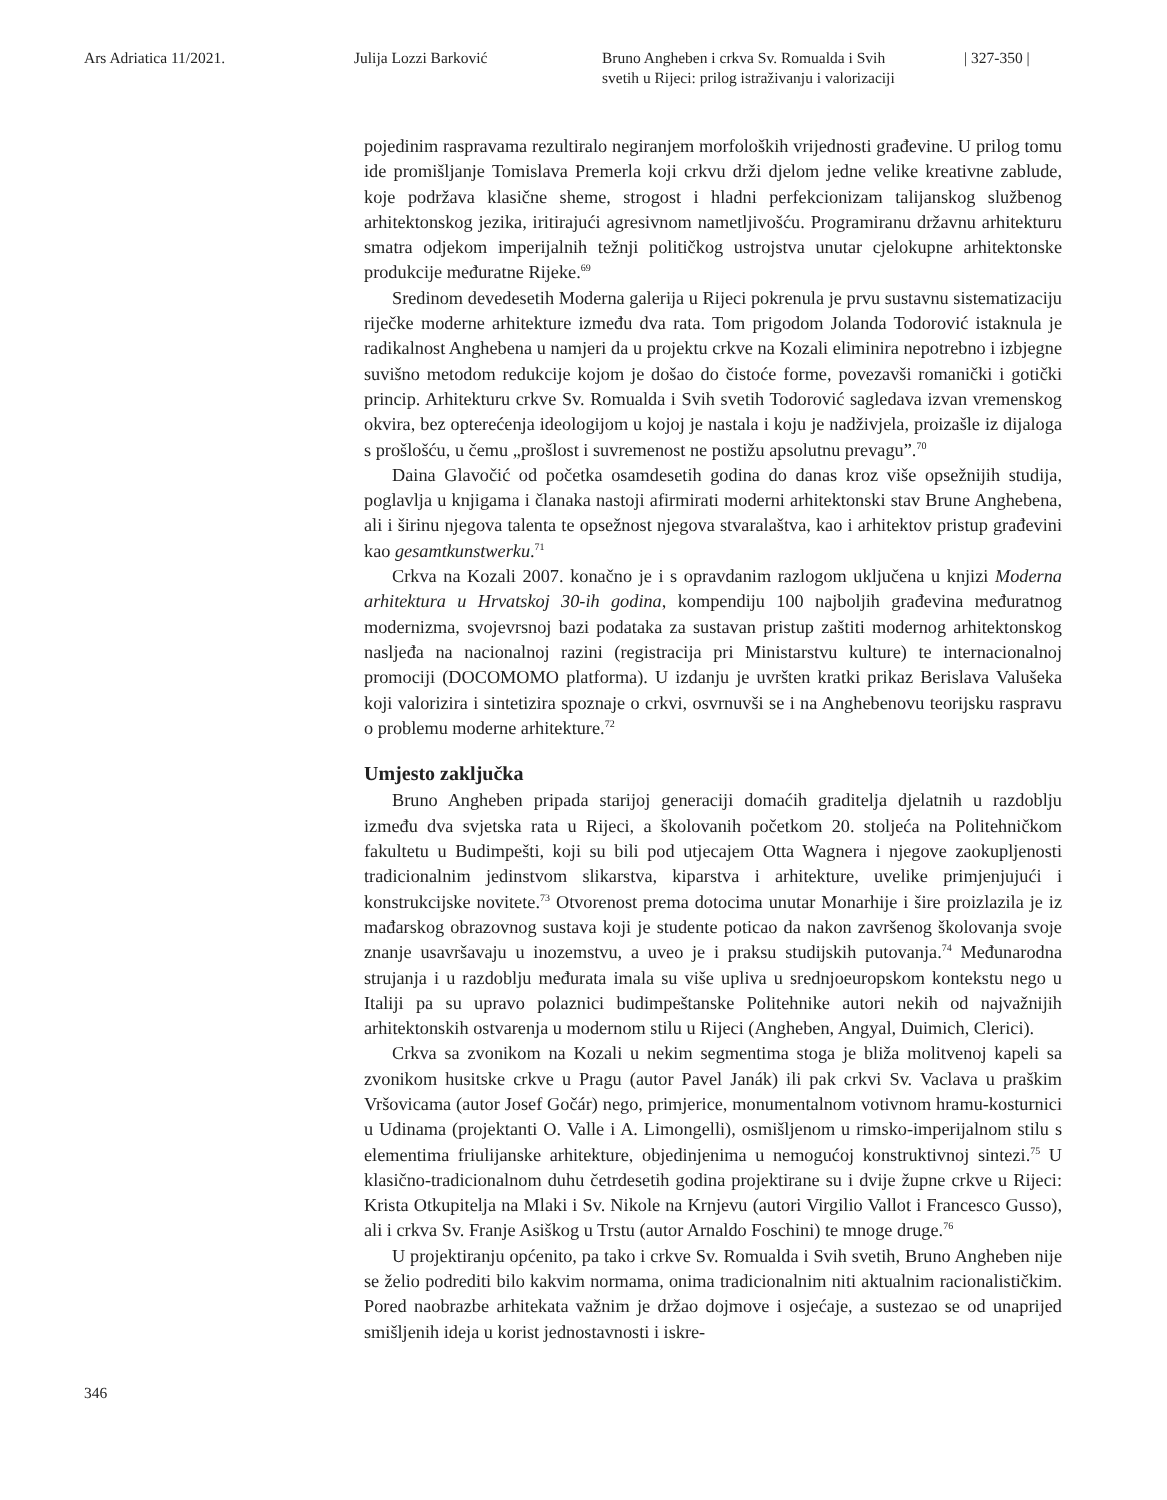Ars Adriatica 11/2021. Julija Lozzi Barković Bruno Angheben i crkva Sv. Romualda i Svih
svetih u Rijeci: prilog istraživanju i valorizaciji
| 327-350 |
pojedinim raspravama rezultiralo negiranjem morfoloških vrijednosti građevine. U prilog tomu ide promišljanje Tomislava Premerla koji crkvu drži djelom jedne velike kreativne zablude, koje podržava klasične sheme, strogost i hladni perfekcionizam talijanskog službenog arhitektonskog jezika, iritirajući agresivnom nametljivošću. Programiranu državnu arhitekturu smatra odjekom imperijalnih težnji političkog ustrojstva unutar cjelokupne arhitektonske produkcije međuratne Rijeke.<sup>69</sup>
Sredinom devedesetih Moderna galerija u Rijeci pokrenula je prvu sustavnu sistematizaciju riječke moderne arhitekture između dva rata. Tom prigodom Jolanda Todorović istaknula je radikalnost Anghebena u namjeri da u projektu crkve na Kozali eliminira nepotrebno i izbjegne suvišno metodom redukcije kojom je došao do čistoće forme, povezavši romanički i gotički princip. Arhitekturu crkve Sv. Romualda i Svih svetih Todorović sagledava izvan vremenskog okvira, bez opterećenja ideologijom u kojoj je nastala i koju je nadživjela, proizašle iz dijaloga s prošlošću, u čemu „prošlost i suvremenost ne postižu apsolutnu prevagu”.<sup>70</sup>
Daina Glavočić od početka osamdesetih godina do danas kroz više opsežnijih studija, poglavlja u knjigama i članaka nastoji afirmirati moderni arhitektonski stav Brune Anghebena, ali i širinu njegova talenta te opsežnost njegova stvaralaštva, kao i arhitektov pristup građevini kao gesamtkunstwerku.<sup>71</sup>
Crkva na Kozali 2007. konačno je i s opravdanim razlogom uključena u knjizi Moderna arhitektura u Hrvatskoj 30-ih godina, kompendiju 100 najboljih građevina međuratnog modernizma, svojevrsnoj bazi podataka za sustavan pristup zaštiti modernog arhitektonskog nasljeđa na nacionalnoj razini (registracija pri Ministarstvu kulture) te internacionalnoj promociji (DOCOMOMO platforma). U izdanju je uvršten kratki prikaz Berislava Valušeka koji valorizira i sintetizira spoznaje o crkvi, osvrnuvši se i na Anghebenovu teorijsku raspravu o problemu moderne arhitekture.<sup>72</sup>
Umjesto zaključka
Bruno Angheben pripada starijoj generaciji domaćih graditelja djelatnih u razdoblju između dva svjetska rata u Rijeci, a školovanih početkom 20. stoljeća na Politehničkom fakultetu u Budimpešti, koji su bili pod utjecajem Otta Wagnera i njegove zaokupljenosti tradicionalnim jedinstvom slikarstva, kiparstva i arhitekture, uvelike primjenjujući i konstrukcijske novitete.<sup>73</sup> Otvorenost prema dotocima unutar Monarhije i šire proizlazila je iz mađarskog obrazovnog sustava koji je studente poticao da nakon završenog školovanja svoje znanje usavršavaju u inozemstvu, a uveo je i praksu studijskih putovanja.<sup>74</sup> Međunarodna strujanja i u razdoblju međurata imala su više upliva u srednjoeuropskom kontekstu nego u Italiji pa su upravo polaznici budimpeštanske Politehnike autori nekih od najvažnijih arhitektonskih ostvarenja u modernom stilu u Rijeci (Angheben, Angyal, Duimich, Clerici).
Crkva sa zvonikom na Kozali u nekim segmentima stoga je bliža molitvenoj kapeli sa zvonikom husitske crkve u Pragu (autor Pavel Janák) ili pak crkvi Sv. Vaclava u praškim Vršovicama (autor Josef Gočár) nego, primjerice, monumentalnom votivnom hramu-kosturnici u Udinama (projektanti O. Valle i A. Limongelli), osmišljenom u rimsko-imperijalnom stilu s elementima friulijanske arhitekture, objedinjenima u nemogućoj konstruktivnoj sintezi.<sup>75</sup> U klasično-tradicionalnom duhu četrdesetih godina projektirane su i dvije župne crkve u Rijeci: Krista Otkupitelja na Mlaki i Sv. Nikole na Krnjevu (autori Virgilio Vallot i Francesco Gusso), ali i crkva Sv. Franje Asiškog u Trstu (autor Arnaldo Foschini) te mnoge druge.<sup>76</sup>
U projektiranju općenito, pa tako i crkve Sv. Romualda i Svih svetih, Bruno Angheben nije se želio podrediti bilo kakvim normama, onima tradicionalnim niti aktualnim racionalističkim. Pored naobrazbe arhitekata važnim je držao dojmove i osjećaje, a sustezao se od unaprijed smišljenih ideja u korist jednostavnosti i iskre-
346